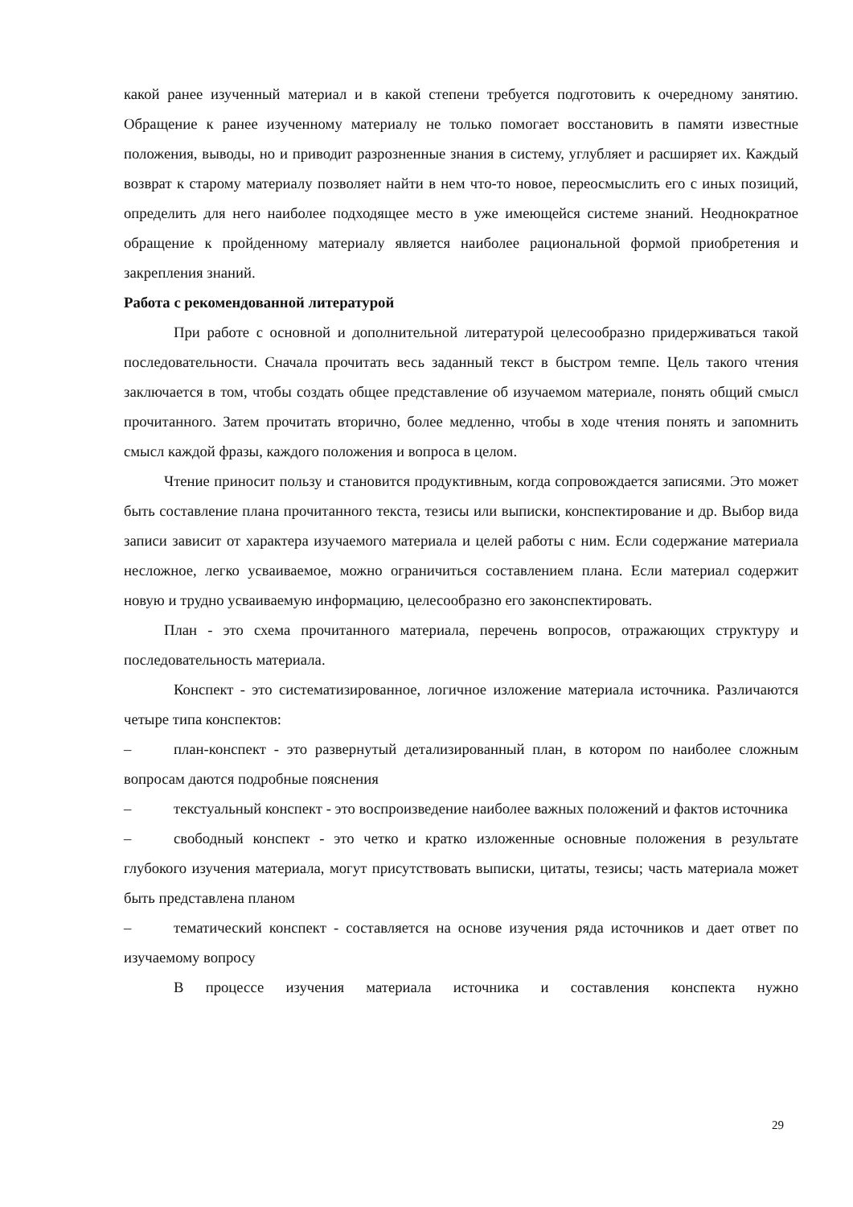какой ранее изученный материал и в какой степени требуется подготовить к очередному занятию. Обращение к ранее изученному материалу не только помогает восстановить в памяти известные положения, выводы, но и приводит разрозненные знания в систему, углубляет и расширяет их. Каждый возврат к старому материалу позволяет найти в нем что-то новое, переосмыслить его с иных позиций, определить для него наиболее подходящее место в уже имеющейся системе знаний. Неоднократное обращение к пройденному материалу является наиболее рациональной формой приобретения и закрепления знаний.
Работа с рекомендованной литературой
При работе с основной и дополнительной литературой целесообразно придерживаться такой последовательности. Сначала прочитать весь заданный текст в быстром темпе. Цель такого чтения заключается в том, чтобы создать общее представление об изучаемом материале, понять общий смысл прочитанного. Затем прочитать вторично, более медленно, чтобы в ходе чтения понять и запомнить смысл каждой фразы, каждого положения и вопроса в целом.
Чтение приносит пользу и становится продуктивным, когда сопровождается записями. Это может быть составление плана прочитанного текста, тезисы или выписки, конспектирование и др. Выбор вида записи зависит от характера изучаемого материала и целей работы с ним. Если содержание материала несложное, легко усваиваемое, можно ограничиться составлением плана. Если материал содержит новую и трудно усваиваемую информацию, целесообразно его законспектировать.
План - это схема прочитанного материала, перечень вопросов, отражающих структуру и последовательность материала.
Конспект - это систематизированное, логичное изложение материала источника. Различаются четыре типа конспектов:
– план-конспект - это развернутый детализированный план, в котором по наиболее сложным вопросам даются подробные пояснения
– текстуальный конспект - это воспроизведение наиболее важных положений и фактов источника
– свободный конспект - это четко и кратко изложенные основные положения в результате глубокого изучения материала, могут присутствовать выписки, цитаты, тезисы; часть материала может быть представлена планом
– тематический конспект - составляется на основе изучения ряда источников и дает ответ по изучаемому вопросу
В процессе изучения материала источника и составления конспекта нужно
29